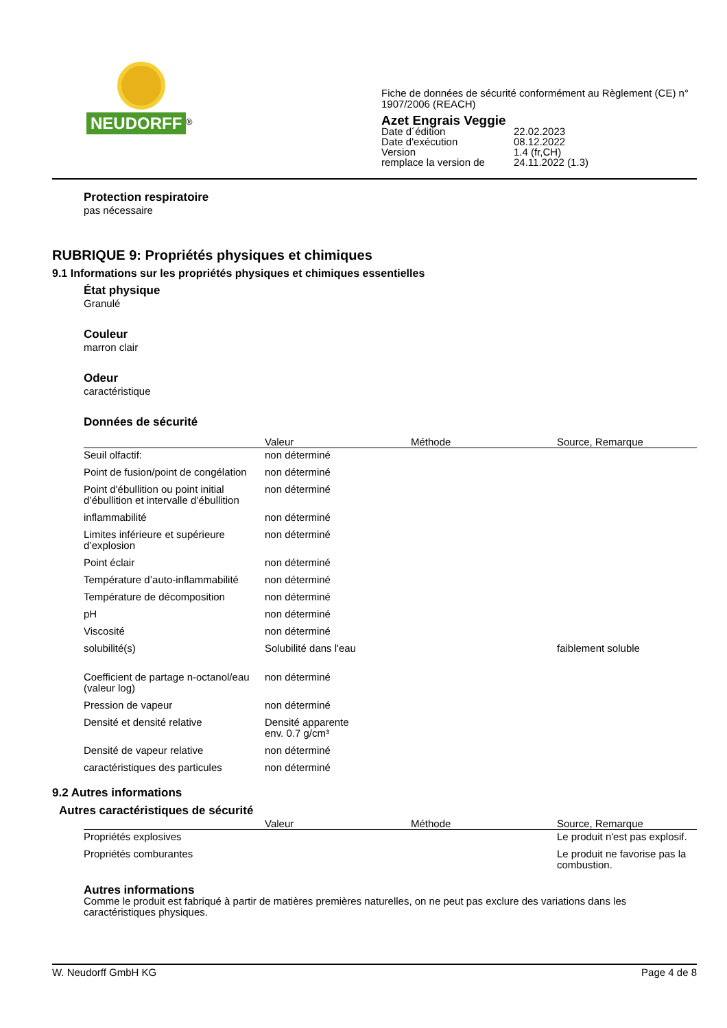NEUDORFF<sup>®</sup>
Fiche de données de sécurité conformément au Règlement (CE) n°
1907/2006 (REACH)
Azet Engrais Veggie
Date d´édition 22.02.2023 Date d'exécution 08.12.2022 Version 1.4 (fr,CH) remplace la version de 24.11.2022 (1.3)
Protection respiratoire
pas nécessaire
RUBRIQUE 9: Propriétés physiques et chimiques
9.1 Informations sur les propriétés physiques et chimiques essentielles
État physique
Granulé
Couleur
marron clair
Odeur
caractéristique
Données de sécurité
| | Valeur | Méthode | Source, Remarque |
| --- | --- | --- | --- |
| Seuil olfactif: | non déterminé | | |
| Point de fusion/point de congélation | non déterminé | | |
| Point d'ébullition ou point initial d’ébullition et intervalle d’ébullition | non déterminé | | |
| inflammabilité | non déterminé | | |
| Limites inférieure et supérieure d’explosion | non déterminé | | |
| Point éclair | non déterminé | | |
| Température d’auto-inflammabilité | non déterminé | | |
| Température de décomposition | non déterminé | | |
| pH | non déterminé | | |
| Viscosité | non déterminé | | |
| solubilité(s) | Solubilité dans l'eau | | faiblement soluble |
| Coefficient de partage n-octanol/eau (valeur log) | non déterminé | | |
| Pression de vapeur | non déterminé | | |
| Densité et densité relative | Densité apparente env. 0.7 g/cm³ | | |
| Densité de vapeur relative | non déterminé | | |
| caractéristiques des particules | non déterminé | | |
9.2 Autres informations
Autres caractéristiques de sécurité
| | Valeur | Méthode | Source, Remarque |
| --- | --- | --- | --- |
| Propriétés explosives | | | Le produit n'est pas explosif. |
| Propriétés comburantes | | | Le produit ne favorise pas la combustion. |
Autres informations
Comme le produit est fabriqué à partir de matières premières naturelles, on ne peut pas exclure des variations dans les caractéristiques physiques.
W. Neudorff GmbH KG Page 4 de 8